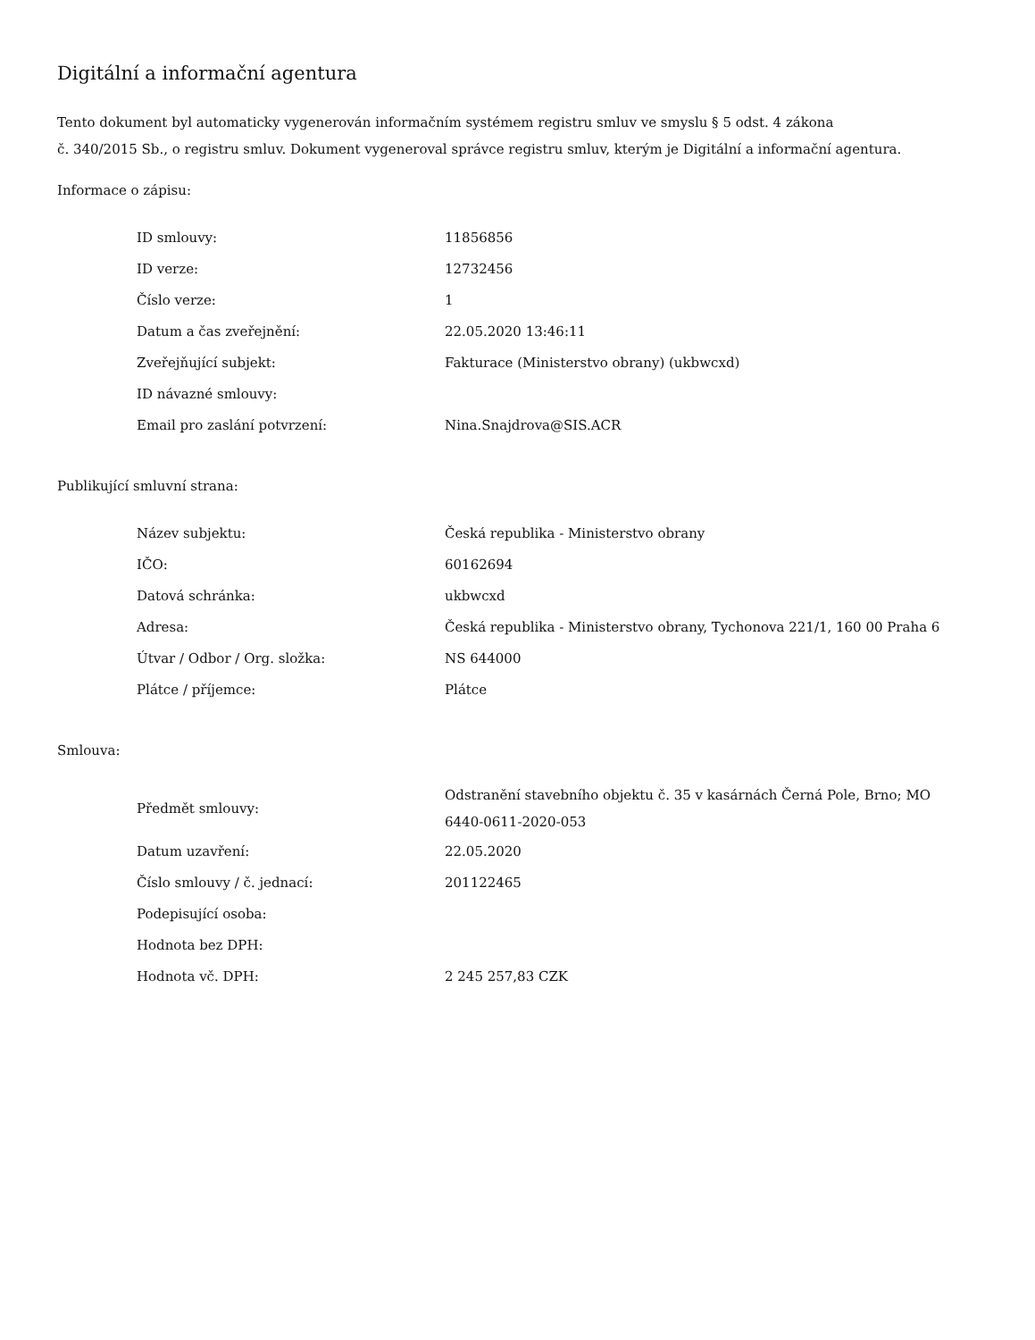Digitální a informační agentura
Tento dokument byl automaticky vygenerován informačním systémem registru smluv ve smyslu § 5 odst. 4 zákona
č. 340/2015 Sb., o registru smluv. Dokument vygeneroval správce registru smluv, kterým je Digitální a informační agentura.
Informace o zápisu:
| ID smlouvy: | 11856856 |
| ID verze: | 12732456 |
| Číslo verze: | 1 |
| Datum a čas zveřejnění: | 22.05.2020 13:46:11 |
| Zveřejňující subjekt: | Fakturace (Ministerstvo obrany) (ukbwcxd) |
| ID návazné smlouvy: | |
| Email pro zaslání potvrzení: | Nina.Snajdrova@SIS.ACR |
Publikující smluvní strana:
| Název subjektu: | Česká republika - Ministerstvo obrany |
| IČO: | 60162694 |
| Datová schránka: | ukbwcxd |
| Adresa: | Česká republika - Ministerstvo obrany, Tychonova 221/1, 160 00 Praha 6 |
| Útvar / Odbor / Org. složka: | NS 644000 |
| Plátce / příjemce: | Plátce |
Smlouva:
| Předmět smlouvy: | Odstranění stavebního objektu č. 35 v kasárnách Černá Pole, Brno; MO 6440-0611-2020-053 |
| Datum uzavření: | 22.05.2020 |
| Číslo smlouvy / č. jednací: | 201122465 |
| Podepisující osoba: | |
| Hodnota bez DPH: | |
| Hodnota vč. DPH: | 2 245 257,83 CZK |